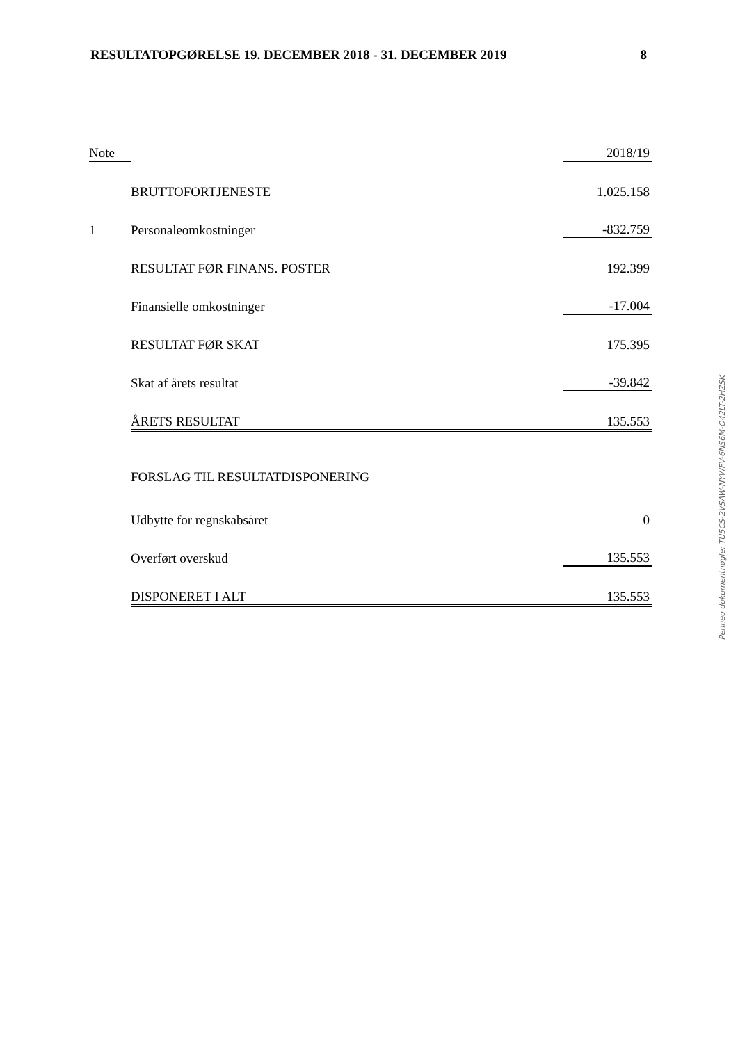RESULTATOPGØRELSE 19. DECEMBER 2018 - 31. DECEMBER 2019 8
| Note | | 2018/19 |
| --- | --- | --- |
| | BRUTTOFORTJENESTE | 1.025.158 |
| 1 | Personaleomkostninger | -832.759 |
| | RESULTAT FØR FINANS. POSTER | 192.399 |
| | Finansielle omkostninger | -17.004 |
| | RESULTAT FØR SKAT | 175.395 |
| | Skat af årets resultat | -39.842 |
| | ÅRETS RESULTAT | 135.553 |
| | FORSLAG TIL RESULTATDISPONERING | |
| | Udbytte for regnskabsåret | 0 |
| | Overført overskud | 135.553 |
| | DISPONERET I ALT | 135.553 |
Penneo dokumentnøgle: TU5CS-2VSAW-NYWFV-6NS6M-O42LT-2HZSK